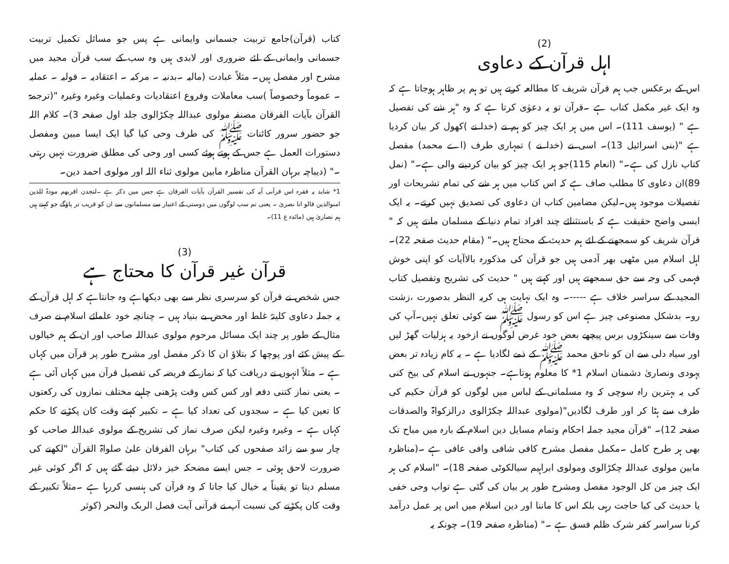(2)
اہل قرآن کے دعاوی
اس کے برعکس جب ہم قرآن شریف کا مطالعہ کرتے ہیں تو ہم پر ظاہر ہوجاتا ہے کہ وہ ایک غیر مکمل کتاب ہے ۔قرآن تو یہ دعوٰی کرتا ہے کہ وہ "ہر شے کی تفصیل ہے " (یوسف 111)۔ اس میں ہر ایک چیز کو ہم نے (خدا نے )کھول کر بیان کردیا ہے "(بنی اسرائیل 13)۔ اسی نے (خدا نے ) تمہاری طرف (اے محمد) مفصل کتاب نازل کی ہے۔" (انعام 115)جو ہر ایک چیز کو بیان کردینے والی ہے۔" (نمل 89)ان دعاوی کا مطلب صاف ہے کہ اس کتاب میں ہر شے کی تمام تشریحات اور تفصیلات موجود ہیں۔لیکن مضامین کتاب ان دعاوی کی تصدیق نہیں کرتے۔ یہ ایک ایسی واضح حقیقت ہے کہ باستثنائے چند افراد تمام دنیا کے مسلمان مانتے ہیں کہ " قرآن شریف کو سمجھنے کے لئے ہم حدیث کے محتاج ہیں۔" (مقام حدیث صفحہ 22)۔اہل اسلام میں مٹھی بھر آدمی ہیں جو قرآن کی مذکورہ بالاآیات کو اپنی خوش فہمی کی وجہ سے حق سمجھتے ہیں اور کہتے ہیں " حدیث کی تشریح وتفصیل کتاب المجید کے سراسر خلاف ہے -----۔ وہ ایک نہایت ہی کریہ النظر بدصورت ،زشت رو۔ بدشکل مصنوعی چیز ہے اس کو رسول ﷺ سے کوئی تعلق نہیں۔آپ کی وفات سے سینکڑوں برس پیچھے بعض خود غرض لوگوں نے ازخود یہ ہزلیات گھڑ لیں اور سیاہ دلی سے ان کو ناحق محمد ﷺ کے ذمے لگادیا ہے ۔ یہ کام زیادہ تر بعض یہودی ونصاریٰ دشمنان اسلام 1* کا معلوم ہوتاہے۔ جنہوں نے اسلام کی بیخ کنی کی یہ بہترین راہ سوچی کہ وہ مسلمانی کے لباس میں لوگوں کو قرآن حکیم کی طرف سے ہٹا کر اور طرف لگادیں"(مولوی عبداللہ چکڑالوی درالزکواۃ والصدقات صفحہ 12)۔ "قرآن مجید جملہ احکام وتمام مسایل دین اسلام کے بارہ میں مباح تک بھی ہر طرح کامل ۔مکمل مفصل مشرح کافی شافی وافی عافی ہے ۔(مناظرہ مابین مولوی عبداللہ چکڑالوی ومولوی ابراہیم سیالکوٹی صفحہ 18)۔ "اسلام کی ہر ایک چیز من کل الوجود مفصل ومشرح طور پر بیان کی گئی ہے تواب وحی خفی یا حدیث کی کیا حاجت رہی بلکہ اس کا ماننا اور دین اسلام میں اس پر عمل درآمد کرنا سراسر کفر شرک ظلم فسق ہے ۔" (مناظرہ صفحہ 19)۔ چونکہ یہ
کتاب (قرآن)جامع تربیت جسمانی وایمانی ہے پس جو مسائل تکمیل تربیت جسمانی وایمانی کے لئے ضروری اور لابدی ہیں وہ سب کے سب قرآن مجید میں مشرح اور مفصل ہیں۔ مثلاً عبادت (مالیہ ۔بدنیہ ۔ مرکبہ ۔ اعتقادیہ ۔ قولیہ ۔ عملیہ ۔ عموماً وخصوصاً )سب معاملات وفروع اعتقادیات وعملیات وغیرہ وغیرہ "(ترجمۃ القرآن بآیات الفرقان مصنفہ مولوی عبداللہ چکڑالوی جلد اول صفحہ 3)۔ کلام اللہ جو حضور سرور کائنات ﷺ کی طرف وحی کیا گیا ایک ایسا مبین ومفصل دستورات العمل ہے جس کے ہوتے ہوئے کسی اور وحی کی مطلق ضرورت نہیں رہتی ۔" (دیباچہ برہان القرآن مناظرہ مابین مولوی ثناء اللہ اور مولوی احمد دین۔
1* شاید یہ فقرہ اس قرآنی آیہ کی تفسیر القرآن بآیات الفرقان ہے جس میں ذکر ہے ۔لتجدن اقربھم مودۃ للذین امنوالذین قالو انا نصریٰ ۔ یعنی تم سب لوگوں میں دوستی کے اعتبار سے مسلمانوں سے ان کو قریب تر پاؤگے جو کہتے ہیں ہم نصاریٰ ہیں (مائدہ ع 11)۔
(3)
قرآن غیر قرآن کا محتاج ہے
جس شخص نے قرآن کو سرسری نظر سے بھی دیکھاہے وہ جانتاہے کہ اہل قرآن کے یہ جملہ دعاوی کلیتہً غلط اور محض بے بنیاد ہیں ۔ چنانچہ خود علمائے اسلام نے صرف مثال کے طور پر چند ایک مسائل مرحوم مولوی عبداللہ صاحب اور ان کے ہم خیالوں کے پیش کئے اور پوچھا کہ بتلاؤ ان کا ذکر مفصل اور مشرح طور پر قرآن میں کہاں ہے ۔ مثلاً انہوں نے دریافت کیا کہ نماز کے فریضہ کی تفصیل قرآن میں کہاں آئی ہے ۔ یعنی نماز کتنی دفعہ اور کس کس وقت پڑھنی چاہیے مختلف نمازوں کی رکعتوں کا تعین کیا ہے ۔ سجدوں کی تعداد کیا ہے ۔ تکبیر کہتے وقت کان پکڑنے کا حکم کہاں ہے ۔ وغیرہ وغیرہ لیکن صرف نماز کی تشریح کے مولوی عبداللہ صاحب کو چار سو سے زائد صفحوں کی کتاب" برہان الفرقان علیٰ صلواۃ القرآن "لکھنے کی ضرورت لاحق ہوئی ۔ جس ایسے مضحکہ خیز دلائل دیئے گئے ہیں کہ اگر کوئی غیر مسلم دیتا تو یقیناً یہ خیال کیا جاتا کہ وہ قرآن کی ہنسی کررہا ہے ۔مثلاً تکبیر کے وقت کان پکڑنے کی نسبت آپ نے قرآنی آیت فصل الربک والنحر (کوثر